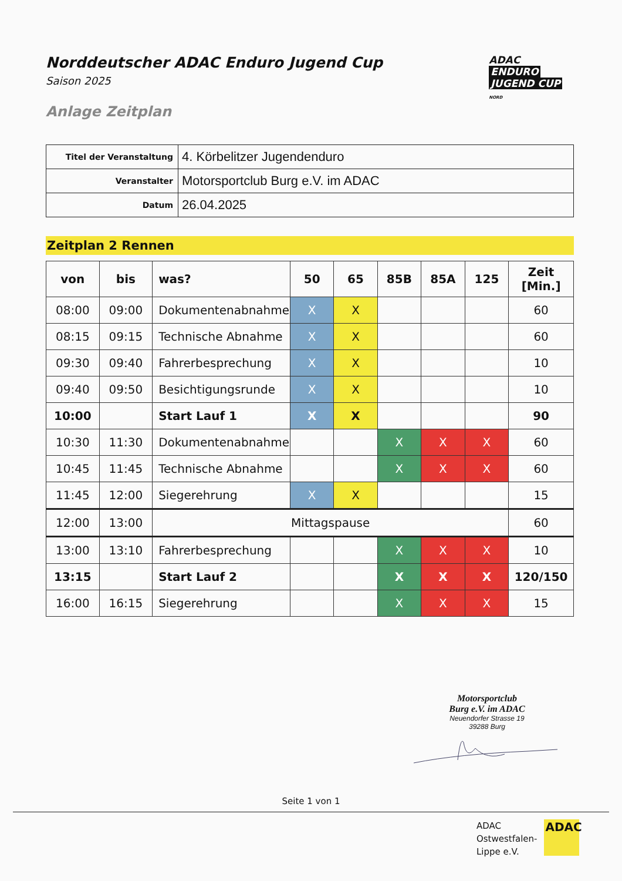Norddeutscher ADAC Enduro Jugend Cup
Saison 2025
Anlage Zeitplan
ADAC
ENDURO
JUGEND CUP
NORD
| Titel der Veranstaltung | 4. Körbelitzer Jugendenduro |
| Veranstalter | Motorsportclub Burg e.V. im ADAC |
| Datum | 26.04.2025 |
Zeitplan 2 Rennen
| von | bis | was? | 50 | 65 | 85B | 85A | 125 | Zeit [Min.] |
| --- | --- | --- | --- | --- | --- | --- | --- | --- |
| 08:00 | 09:00 | Dokumentenabnahme | X | X | | | | 60 |
| 08:15 | 09:15 | Technische Abnahme | X | X | | | | 60 |
| 09:30 | 09:40 | Fahrerbesprechung | X | X | | | | 10 |
| 09:40 | 09:50 | Besichtigungsrunde | X | X | | | | 10 |
| 10:00 | | Start Lauf 1 | X | X | | | | 90 |
| 10:30 | 11:30 | Dokumentenabnahme | | | X | X | X | 60 |
| 10:45 | 11:45 | Technische Abnahme | | | X | X | X | 60 |
| 11:45 | 12:00 | Siegerehrung | X | X | | | | 15 |
| 12:00 | 13:00 | Mittagspause | | | | | | 60 |
| 13:00 | 13:10 | Fahrerbesprechung | | | X | X | X | 10 |
| 13:15 | | Start Lauf 2 | | | X | X | X | 120/150 |
| 16:00 | 16:15 | Siegerehrung | | | X | X | X | 15 |
Motorsportclub
Burg e.V. im ADAC
Neuendorfer Strasse 19
39288 Burg
Seite 1 von 1
ADAC
Ostwestfalen-
Lippe e.V.
ADAC